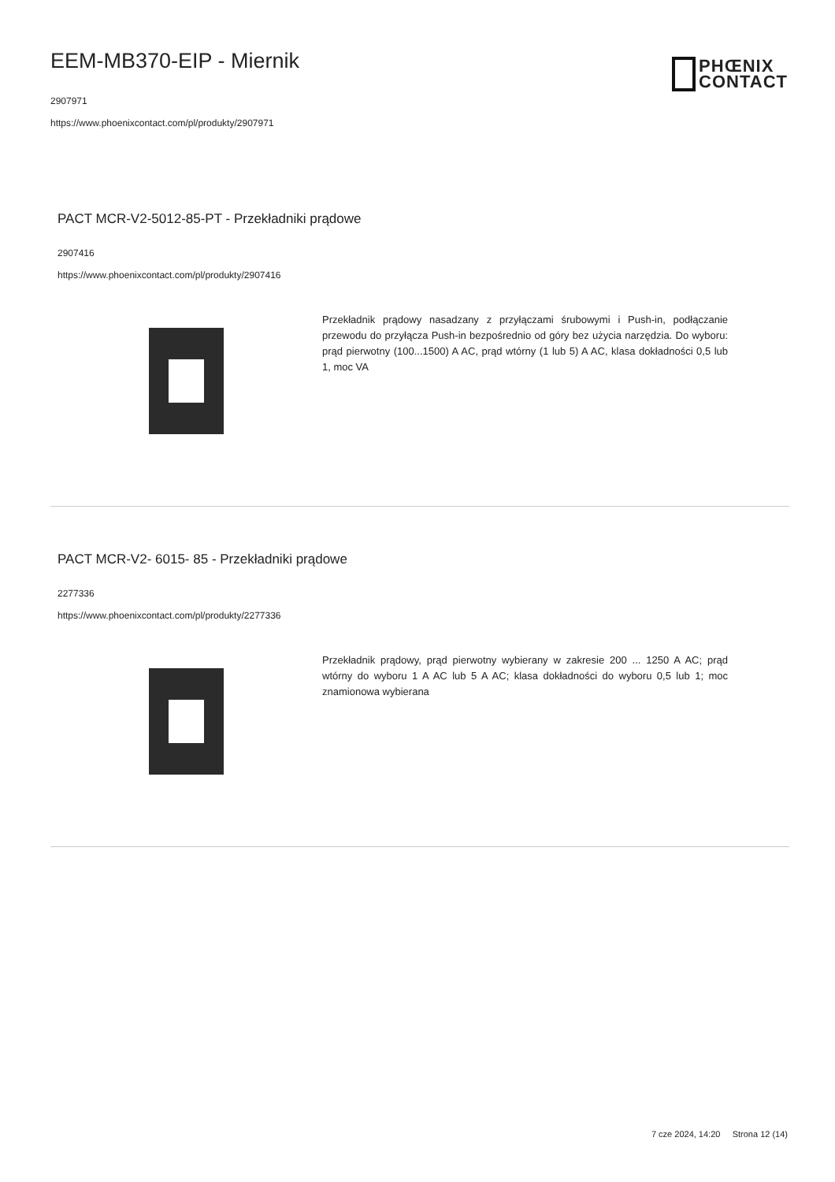EEM-MB370-EIP - Miernik
2907971
https://www.phoenixcontact.com/pl/produkty/2907971
PHŒNIX
CONTACT
PACT MCR-V2-5012-85-PT - Przekładniki prądowe
2907416
https://www.phoenixcontact.com/pl/produkty/2907416
Przekładnik prądowy nasadzany z przyłączami śrubowymi i Push-in, podłączanie przewodu do przyłącza Push-in bezpośrednio od góry bez użycia narzędzia. Do wyboru: prąd pierwotny (100...1500) A AC, prąd wtórny (1 lub 5) A AC, klasa dokładności 0,5 lub 1, moc VA
PACT MCR-V2- 6015- 85 - Przekładniki prądowe
2277336
https://www.phoenixcontact.com/pl/produkty/2277336
Przekładnik prądowy, prąd pierwotny wybierany w zakresie 200 ... 1250 A AC; prąd wtórny do wyboru 1 A AC lub 5 A AC; klasa dokładności do wyboru 0,5 lub 1; moc znamionowa wybierana
7 cze 2024, 14:20 Strona 12 (14)